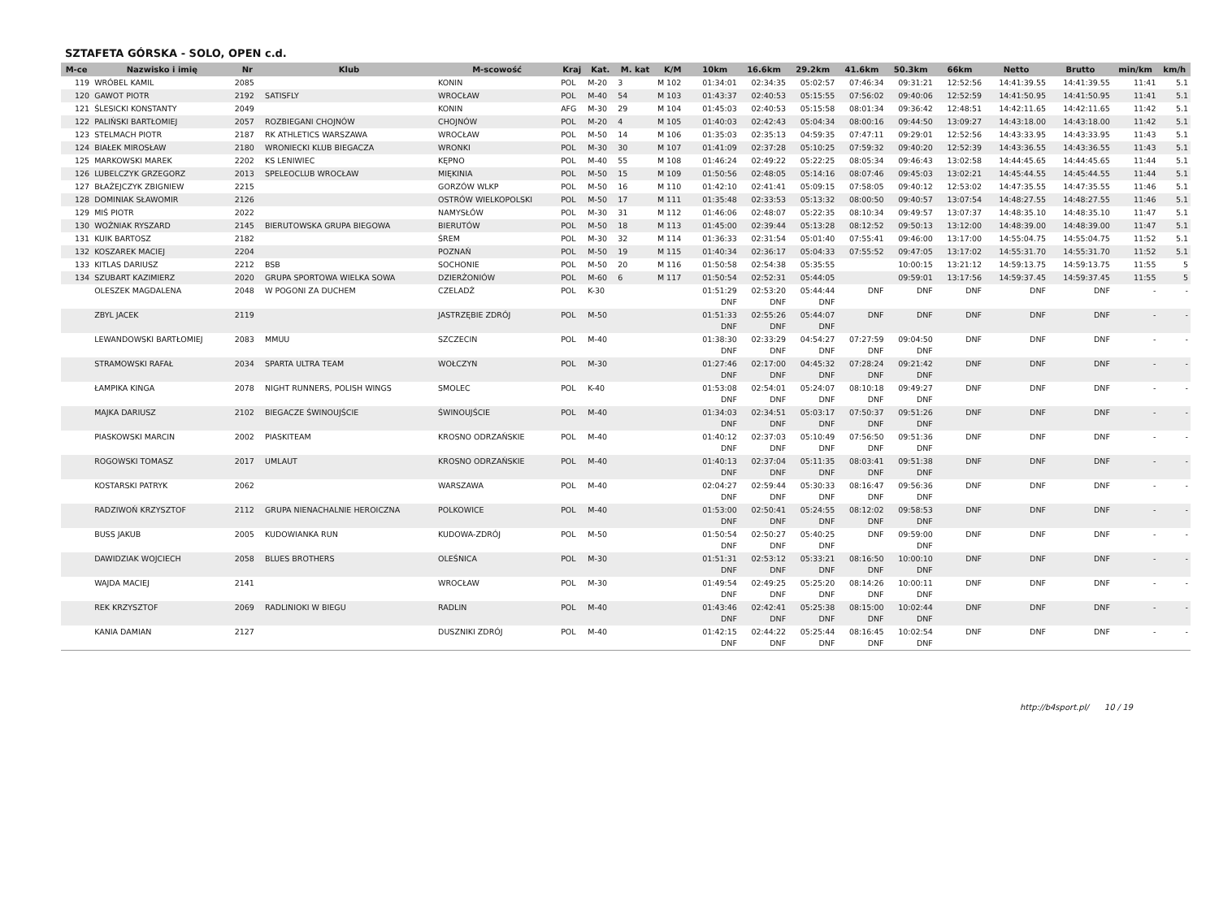SZTAFETA GÓRSKA - SOLO, OPEN c.d.
| M-ce | Nazwisko i imię | Nr | Klub | M-scowość | Kraj | Kat. | M. kat | K/M | 10km | 16.6km | 29.2km | 41.6km | 50.3km | 66km | Netto | Brutto | min/km | km/h |
| --- | --- | --- | --- | --- | --- | --- | --- | --- | --- | --- | --- | --- | --- | --- | --- | --- | --- | --- |
| 119 | WRÓBEL KAMIL | 2085 | | KONIN | POL | M-20 | 3 | M 102 | 01:34:01 | 02:34:35 | 05:02:57 | 07:46:34 | 09:31:21 | 12:52:56 | 14:41:39.55 | 14:41:39.55 | 11:41 | 5.1 |
| 120 | GAWOT PIOTR | 2192 | SATISFLY | WROCŁAW | POL | M-40 | 54 | M 103 | 01:43:37 | 02:40:53 | 05:15:55 | 07:56:02 | 09:40:06 | 12:52:59 | 14:41:50.95 | 14:41:50.95 | 11:41 | 5.1 |
| 121 | ŚLESICKI KONSTANTY | 2049 | | KONIN | AFG | M-30 | 29 | M 104 | 01:45:03 | 02:40:53 | 05:15:58 | 08:01:34 | 09:36:42 | 12:48:51 | 14:42:11.65 | 14:42:11.65 | 11:42 | 5.1 |
| 122 | PALIŃSKI BARTŁOMIEJ | 2057 | ROZBIEGANI CHOJNÓW | CHOJNÓW | POL | M-20 | 4 | M 105 | 01:40:03 | 02:42:43 | 05:04:34 | 08:00:16 | 09:44:50 | 13:09:27 | 14:43:18.00 | 14:43:18.00 | 11:42 | 5.1 |
| 123 | STELMACH PIOTR | 2187 | RK ATHLETICS WARSZAWA | WROCŁAW | POL | M-50 | 14 | M 106 | 01:35:03 | 02:35:13 | 04:59:35 | 07:47:11 | 09:29:01 | 12:52:56 | 14:43:33.95 | 14:43:33.95 | 11:43 | 5.1 |
| 124 | BIAŁEK MIROSŁAW | 2180 | WRONIECKI KLUB BIEGACZA | WRONKI | POL | M-30 | 30 | M 107 | 01:41:09 | 02:37:28 | 05:10:25 | 07:59:32 | 09:40:20 | 12:52:39 | 14:43:36.55 | 14:43:36.55 | 11:43 | 5.1 |
| 125 | MARKOWSKI MAREK | 2202 | KS LENIWIEC | KĘPNO | POL | M-40 | 55 | M 108 | 01:46:24 | 02:49:22 | 05:22:25 | 08:05:34 | 09:46:43 | 13:02:58 | 14:44:45.65 | 14:44:45.65 | 11:44 | 5.1 |
| 126 | LUBELCZYK GRZEGORZ | 2013 | SPELEOCLUB WROCŁAW | MIĘKINIA | POL | M-50 | 15 | M 109 | 01:50:56 | 02:48:05 | 05:14:16 | 08:07:46 | 09:45:03 | 13:02:21 | 14:45:44.55 | 14:45:44.55 | 11:44 | 5.1 |
| 127 | BŁAŻEJCZYK ZBIGNIEW | 2215 | | GORZÓW WLKP | POL | M-50 | 16 | M 110 | 01:42:10 | 02:41:41 | 05:09:15 | 07:58:05 | 09:40:12 | 12:53:02 | 14:47:35.55 | 14:47:35.55 | 11:46 | 5.1 |
| 128 | DOMINIAK SŁAWOMIR | 2126 | | OSTRÓW WIELKOPOLSKI | POL | M-50 | 17 | M 111 | 01:35:48 | 02:33:53 | 05:13:32 | 08:00:50 | 09:40:57 | 13:07:54 | 14:48:27.55 | 14:48:27.55 | 11:46 | 5.1 |
| 129 | MIŚ PIOTR | 2022 | | NAMYSŁÓW | POL | M-30 | 31 | M 112 | 01:46:06 | 02:48:07 | 05:22:35 | 08:10:34 | 09:49:57 | 13:07:37 | 14:48:35.10 | 14:48:35.10 | 11:47 | 5.1 |
| 130 | WOŹNIAK RYSZARD | 2145 | BIERUTOWSKA GRUPA BIEGOWA | BIERUTÓW | POL | M-50 | 18 | M 113 | 01:45:00 | 02:39:44 | 05:13:28 | 08:12:52 | 09:50:13 | 13:12:00 | 14:48:39.00 | 14:48:39.00 | 11:47 | 5.1 |
| 131 | KUIK BARTOSZ | 2182 | | ŚREM | POL | M-30 | 32 | M 114 | 01:36:33 | 02:31:54 | 05:01:40 | 07:55:41 | 09:46:00 | 13:17:00 | 14:55:04.75 | 14:55:04.75 | 11:52 | 5.1 |
| 132 | KOSZAREK MACIEJ | 2204 | | POZNAŃ | POL | M-50 | 19 | M 115 | 01:40:34 | 02:36:17 | 05:04:33 | 07:55:52 | 09:47:05 | 13:17:02 | 14:55:31.70 | 14:55:31.70 | 11:52 | 5.1 |
| 133 | KITLAS DARIUSZ | 2212 | BSB | SOCHONIE | POL | M-50 | 20 | M 116 | 01:50:58 | 02:54:38 | 05:35:55 | | 10:00:15 | 13:21:12 | 14:59:13.75 | 14:59:13.75 | 11:55 | 5 |
| 134 | SZUBART KAZIMIERZ | 2020 | GRUPA SPORTOWA WIELKA SOWA | DZIERŻONIÓW | POL | M-60 | 6 | M 117 | 01:50:54 | 02:52:31 | 05:44:05 | | 09:59:01 | 13:17:56 | 14:59:37.45 | 14:59:37.45 | 11:55 | 5 |
| | OLESZEK MAGDALENA | 2048 | W POGONI ZA DUCHEM | CZELADŹ | POL | K-30 | | | 01:51:29 DNF | 02:53:20 DNF | 05:44:44 DNF | DNF | DNF | DNF | DNF | DNF | - | - |
| | ZBYL JACEK | 2119 | | JASTRZĘBIE ZDRÓJ | POL | M-50 | | | 01:51:33 DNF | 02:55:26 DNF | 05:44:07 DNF | DNF | DNF | DNF | DNF | DNF | - | - |
| | LEWANDOWSKI BARTŁOMIEJ | 2083 | MMUU | SZCZECIN | POL | M-40 | | | 01:38:30 DNF | 02:33:29 DNF | 04:54:27 DNF | 07:27:59 DNF | 09:04:50 DNF | DNF | DNF | DNF | - | - |
| | STRAMOWSKI RAFAŁ | 2034 | SPARTA ULTRA TEAM | WOŁCZYN | POL | M-30 | | | 01:27:46 DNF | 02:17:00 DNF | 04:45:32 DNF | 07:28:24 DNF | 09:21:42 DNF | DNF | DNF | DNF | - | - |
| | ŁAMPIKA KINGA | 2078 | NIGHT RUNNERS, POLISH WINGS | SMOLEC | POL | K-40 | | | 01:53:08 DNF | 02:54:01 DNF | 05:24:07 DNF | 08:10:18 DNF | 09:49:27 DNF | DNF | DNF | DNF | - | - |
| | MAJKA DARIUSZ | 2102 | BIEGACZE ŚWINOUJŚCIE | ŚWINOUJŚCIE | POL | M-40 | | | 01:34:03 DNF | 02:34:51 DNF | 05:03:17 DNF | 07:50:37 DNF | 09:51:26 DNF | DNF | DNF | DNF | - | - |
| | PIASKOWSKI MARCIN | 2002 | PIASKITEAM | KROSNO ODRZAŃSKIE | POL | M-40 | | | 01:40:12 DNF | 02:37:03 DNF | 05:10:49 DNF | 07:56:50 DNF | 09:51:36 DNF | DNF | DNF | DNF | - | - |
| | ROGOWSKI TOMASZ | 2017 | UMLAUT | KROSNO ODRZAŃSKIE | POL | M-40 | | | 01:40:13 DNF | 02:37:04 DNF | 05:11:35 DNF | 08:03:41 DNF | 09:51:38 DNF | DNF | DNF | DNF | - | - |
| | KOSTARSKI PATRYK | 2062 | | WARSZAWA | POL | M-40 | | | 02:04:27 DNF | 02:59:44 DNF | 05:30:33 DNF | 08:16:47 DNF | 09:56:36 DNF | DNF | DNF | DNF | - | - |
| | RADZIWOŃ KRZYSZTOF | 2112 | GRUPA NIENACHALNIE HEROICZNA | POLKOWICE | POL | M-40 | | | 01:53:00 DNF | 02:50:41 DNF | 05:24:55 DNF | 08:12:02 DNF | 09:58:53 DNF | DNF | DNF | DNF | - | - |
| | BUSS JAKUB | 2005 | KUDOWIANKA RUN | KUDOWA-ZDRÓJ | POL | M-50 | | | 01:50:54 DNF | 02:50:27 DNF | 05:40:25 DNF | DNF | 09:59:00 DNF | DNF | DNF | DNF | - | - |
| | DAWIDZIAK WOJCIECH | 2058 | BLUES BROTHERS | OLEŚNICA | POL | M-30 | | | 01:51:31 DNF | 02:53:12 DNF | 05:33:21 DNF | 08:16:50 DNF | 10:00:10 DNF | DNF | DNF | DNF | - | - |
| | WAJDA MACIEJ | 2141 | | WROCŁAW | POL | M-30 | | | 01:49:54 DNF | 02:49:25 DNF | 05:25:20 DNF | 08:14:26 DNF | 10:00:11 DNF | DNF | DNF | DNF | - | - |
| | REK KRZYSZTOF | 2069 | RADLINIOKI W BIEGU | RADLIN | POL | M-40 | | | 01:43:46 DNF | 02:42:41 DNF | 05:25:38 DNF | 08:15:00 DNF | 10:02:44 DNF | DNF | DNF | DNF | - | - |
| | KANIA DAMIAN | 2127 | | DUSZNIKI ZDRÓJ | POL | M-40 | | | 01:42:15 DNF | 02:44:22 DNF | 05:25:44 DNF | 08:16:45 DNF | 10:02:54 DNF | DNF | DNF | DNF | - | - |
http://b4sport.pl/ 10 / 19